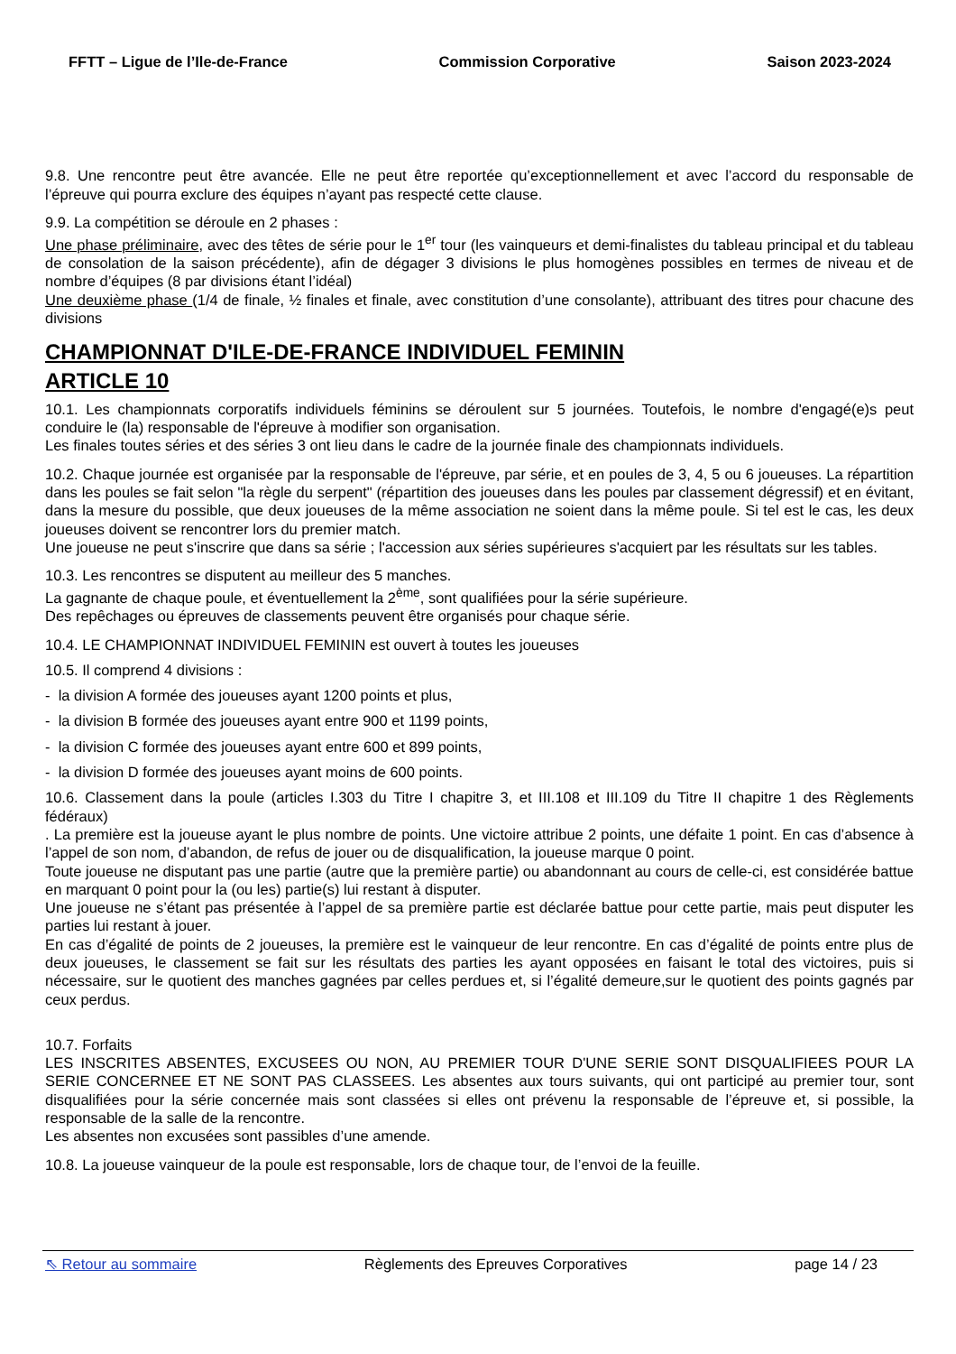FFTT – Ligue de l’Ile-de-France Commission Corporative Saison 2023-2024
9.8. Une rencontre peut être avancée. Elle ne peut être reportée qu’exceptionnellement et avec l’accord du responsable de l’épreuve qui pourra exclure des équipes n’ayant pas respecté cette clause.
9.9. La compétition se déroule en 2 phases :
Une phase préliminaire, avec des têtes de série pour le 1<sup>er</sup> tour (les vainqueurs et demi-finalistes du tableau principal et du tableau de consolation de la saison précédente), afin de dégager 3 divisions le plus homogènes possibles en termes de niveau et de nombre d’équipes (8 par divisions étant l’idéal)
Une deuxième phase (1/4 de finale, ½ finales et finale, avec constitution d’une consolante), attribuant des titres pour chacune des divisions
CHAMPIONNAT D'ILE-DE-FRANCE INDIVIDUEL FEMININ
ARTICLE 10
10.1. Les championnats corporatifs individuels féminins se déroulent sur 5 journées. Toutefois, le nombre d'engagé(e)s peut conduire le (la) responsable de l'épreuve à modifier son organisation.
Les finales toutes séries et des séries 3 ont lieu dans le cadre de la journée finale des championnats individuels.
10.2. Chaque journée est organisée par la responsable de l'épreuve, par série, et en poules de 3, 4, 5 ou 6 joueuses. La répartition dans les poules se fait selon "la règle du serpent" (répartition des joueuses dans les poules par classement dégressif) et en évitant, dans la mesure du possible, que deux joueuses de la même association ne soient dans la même poule. Si tel est le cas, les deux joueuses doivent se rencontrer lors du premier match.
Une joueuse ne peut s'inscrire que dans sa série ; l'accession aux séries supérieures s'acquiert par les résultats sur les tables.
10.3. Les rencontres se disputent au meilleur des 5 manches.
La gagnante de chaque poule, et éventuellement la 2<sup>ème</sup>, sont qualifiées pour la série supérieure.
Des repêchages ou épreuves de classements peuvent être organisés pour chaque série.
10.4. LE CHAMPIONNAT INDIVIDUEL FEMININ est ouvert à toutes les joueuses
10.5. Il comprend 4 divisions :
- la division A formée des joueuses ayant 1200 points et plus,
- la division B formée des joueuses ayant entre 900 et 1199 points,
- la division C formée des joueuses ayant entre 600 et 899 points,
- la division D formée des joueuses ayant moins de 600 points.
10.6. Classement dans la poule (articles I.303 du Titre I chapitre 3, et III.108 et III.109 du Titre II chapitre 1 des Règlements fédéraux)
. La première est la joueuse ayant le plus nombre de points. Une victoire attribue 2 points, une défaite 1 point. En cas d’absence à l’appel de son nom, d’abandon, de refus de jouer ou de disqualification, la joueuse marque 0 point.
Toute joueuse ne disputant pas une partie (autre que la première partie) ou abandonnant au cours de celle-ci, est considérée battue en marquant 0 point pour la (ou les) partie(s) lui restant à disputer.
Une joueuse ne s’étant pas présentée à l’appel de sa première partie est déclarée battue pour cette partie, mais peut disputer les parties lui restant à jouer.
En cas d’égalité de points de 2 joueuses, la première est le vainqueur de leur rencontre. En cas d’égalité de points entre plus de deux joueuses, le classement se fait sur les résultats des parties les ayant opposées en faisant le total des victoires, puis si nécessaire, sur le quotient des manches gagnées par celles perdues et, si l’égalité demeure,sur le quotient des points gagnés par ceux perdus.
10.7. Forfaits
LES INSCRITES ABSENTES, EXCUSEES OU NON, AU PREMIER TOUR D'UNE SERIE SONT DISQUALIFIEES POUR LA SERIE CONCERNEE ET NE SONT PAS CLASSEES. Les absentes aux tours suivants, qui ont participé au premier tour, sont disqualifiées pour la série concernée mais sont classées si elles ont prévenu la responsable de l’épreuve et, si possible, la responsable de la salle de la rencontre.
Les absentes non excusées sont passibles d’une amende.
10.8. La joueuse vainqueur de la poule est responsable, lors de chaque tour, de l’envoi de la feuille.
⇖ Retour au sommaire Règlements des Epreuves Corporatives page 14 / 23